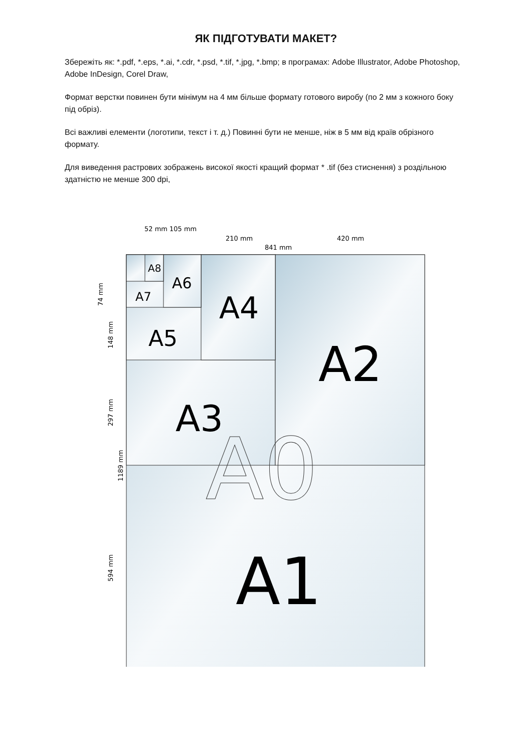ЯК ПІДГОТУВАТИ МАКЕТ?
Збережіть як: *.pdf, *.eps, *.ai, *.cdr, *.psd, *.tif, *.jpg, *.bmp; в програмах: Adobe Illustrator, Adobe Photoshop, Adobe InDesign, Corel Draw,
Формат верстки повинен бути мінімум на 4 мм більше формату готового виробу (по 2 мм з кожного боку під обріз).
Всі важливі елементи (логотипи, текст і т. д.) Повинні бути не менше, ніж в 5 мм від країв обрізного формату.
Для виведення растрових зображень високої якості кращий формат * .tif (без стиснення) з роздільною здатністю не менше 300 dpi,
52 mm
105 mm
210 mm
420 mm
841 mm
74 mm
148 mm
297 mm
1189 mm
594 mm
A8
A6
A7
A4
A5
A2
A3
A0
A1